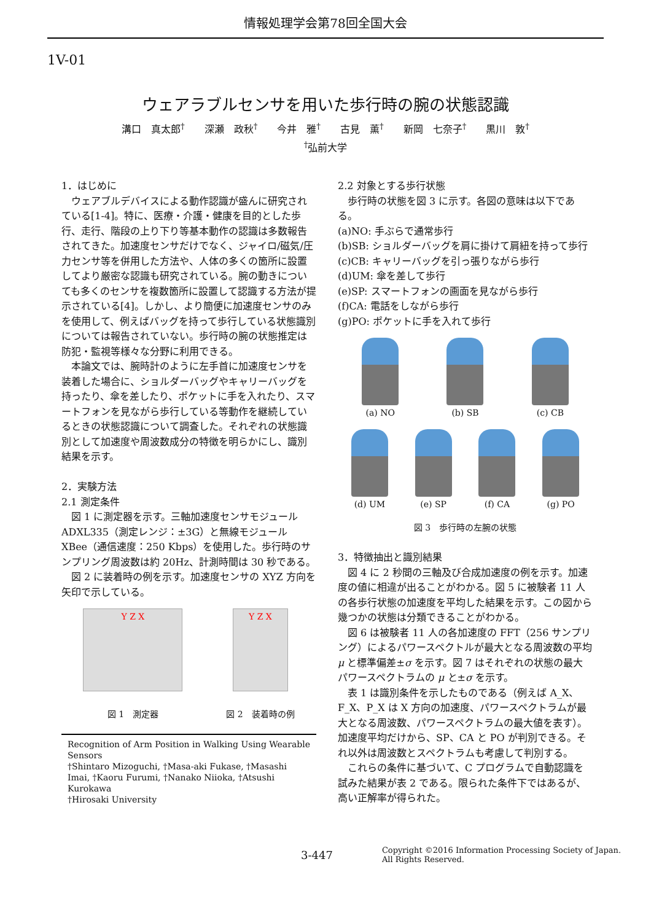情報処理学会第78回全国大会
1V-01
ウェアラブルセンサを用いた歩行時の腕の状態認識
溝口　真太郎<sup>†</sup>　　深瀬　政秋<sup>†</sup>　　今井　雅<sup>†</sup>　　古見　薫<sup>†</sup>　　新岡　七奈子<sup>†</sup>　　黒川　敦<sup>†</sup>
<sup>†</sup> 弘前大学
1．はじめに
ウェアブルデバイスによる動作認識が盛んに研究されている[1-4]。特に、医療・介護・健康を目的とした歩行、走行、階段の上り下り等基本動作の認識は多数報告されてきた。加速度センサだけでなく、ジャイロ/磁気/圧力センサ等を併用した方法や、人体の多くの箇所に設置してより厳密な認識も研究されている。腕の動きについても多くのセンサを複数箇所に設置して認識する方法が提示されている[4]。しかし、より簡便に加速度センサのみを使用して、例えばバッグを持って歩行している状態識別については報告されていない。歩行時の腕の状態推定は防犯・監視等様々な分野に利用できる。
本論文では、腕時計のように左手首に加速度センサを装着した場合に、ショルダーバッグやキャリーバッグを持ったり、傘を差したり、ポケットに手を入れたり、スマートフォンを見ながら歩行している等動作を継続しているときの状態認識について調査した。それぞれの状態識別として加速度や周波数成分の特徴を明らかにし、識別結果を示す。
2．実験方法
2.1 測定条件
図 1 に測定器を示す。三軸加速度センサモジュール ADXL335（測定レンジ：±3G）と無線モジュール XBee（通信速度：250 Kbps）を使用した。歩行時のサンプリング周波数は約 20Hz、計測時間は 30 秒である。
図 2 に装着時の例を示す。加速度センサの XYZ 方向を矢印で示している。
Y Z X
図 1　測定器
Y Z X
図 2　装着時の例
Recognition of Arm Position in Walking Using Wearable Sensors
†Shintaro Mizoguchi, †Masa-aki Fukase, †Masashi Imai, †Kaoru Furumi, †Nanako Niioka, †Atsushi Kurokawa
†Hirosaki University
2.2 対象とする歩行状態
歩行時の状態を図 3 に示す。各図の意味は以下である。
(a)NO: 手ぶらで通常歩行
(b)SB: ショルダーバッグを肩に掛けて肩紐を持って歩行
(c)CB: キャリーバッグを引っ張りながら歩行
(d)UM: 傘を差して歩行
(e)SP: スマートフォンの画面を見ながら歩行
(f)CA: 電話をしながら歩行
(g)PO: ポケットに手を入れて歩行
(a) NO (b) SB (c) CB
(d) UM (e) SP (f) CA (g) PO
図 3　歩行時の左腕の状態
3．特徴抽出と識別結果
図 4 に 2 秒間の三軸及び合成加速度の例を示す。加速度の値に相違が出ることがわかる。図 5 に被験者 11 人の各歩行状態の加速度を平均した結果を示す。この図から幾つかの状態は分類できることがわかる。
図 6 は被験者 11 人の各加速度の FFT（256 サンプリング）によるパワースペクトルが最大となる周波数の平均 μ と標準偏差±σ を示す。図 7 はそれぞれの状態の最大パワースペクトラムの μ と±σ を示す。
表 1 は識別条件を示したものである（例えば A_X、F_X、P_X は X 方向の加速度、パワースペクトラムが最大となる周波数、パワースペクトラムの最大値を表す）。加速度平均だけから、SP、CA と PO が判別できる。それ以外は周波数とスペクトラムも考慮して判別する。
これらの条件に基づいて、C プログラムで自動認識を試みた結果が表 2 である。限られた条件下ではあるが、高い正解率が得られた。
3-447
Copyright ©2016 Information Processing Society of Japan.
All Rights Reserved.